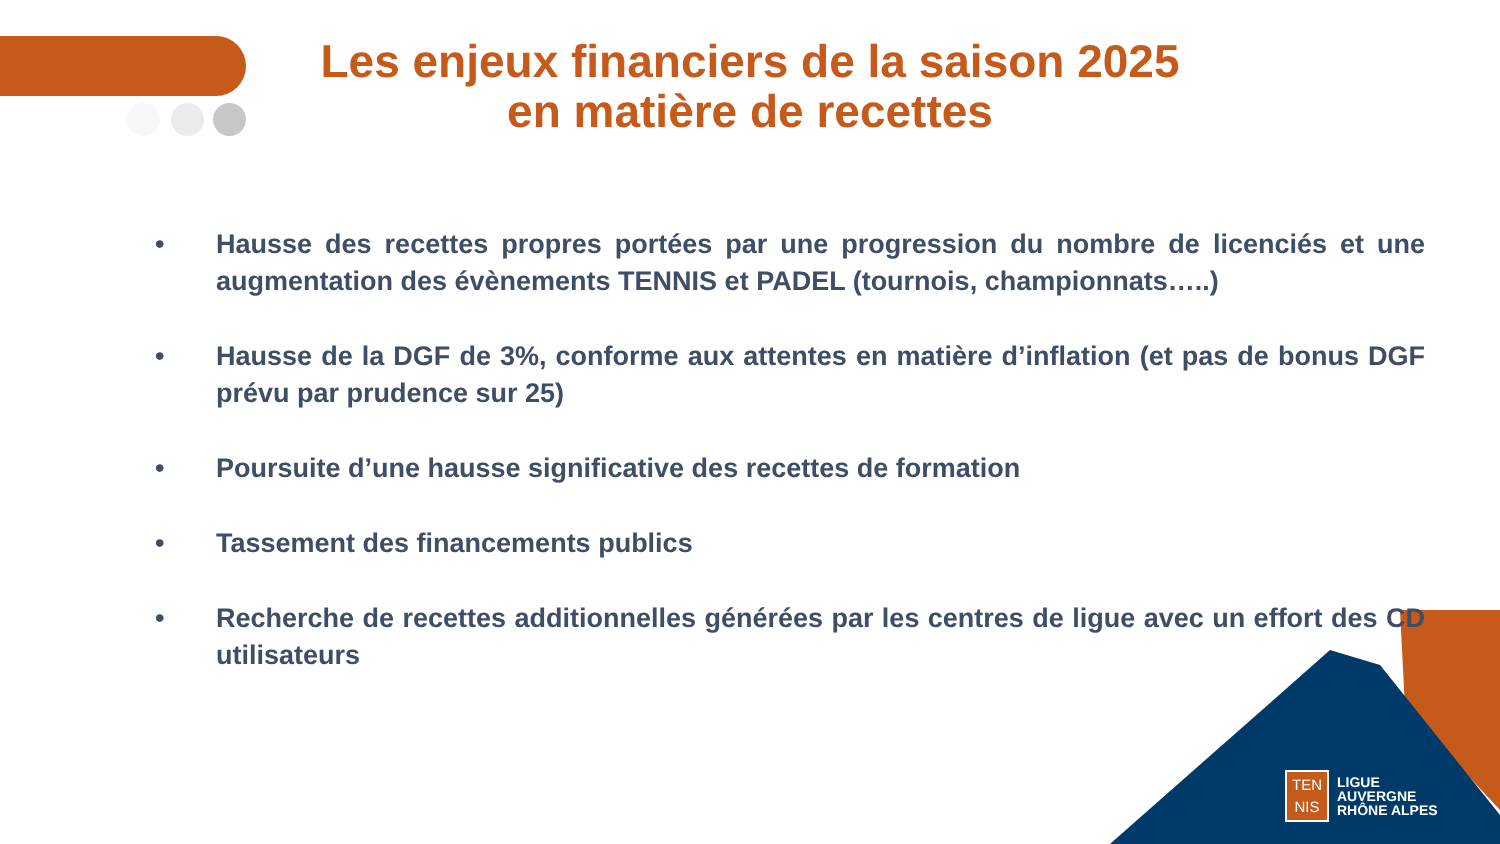Les enjeux financiers de la saison 2025
en matière de recettes
• Hausse des recettes propres portées par une progression du nombre de licenciés et une augmentation des évènements TENNIS et PADEL (tournois, championnats…..)
• Hausse de la DGF de 3%, conforme aux attentes en matière d’inflation (et pas de bonus DGF prévu par prudence sur 25)
• Poursuite d’une hausse significative des recettes de formation
• Tassement des financements publics
• Recherche de recettes additionnelles générées par les centres de ligue avec un effort des CD utilisateurs
TEN
NIS
LIGUE
AUVERGNE
RHÔNE ALPES